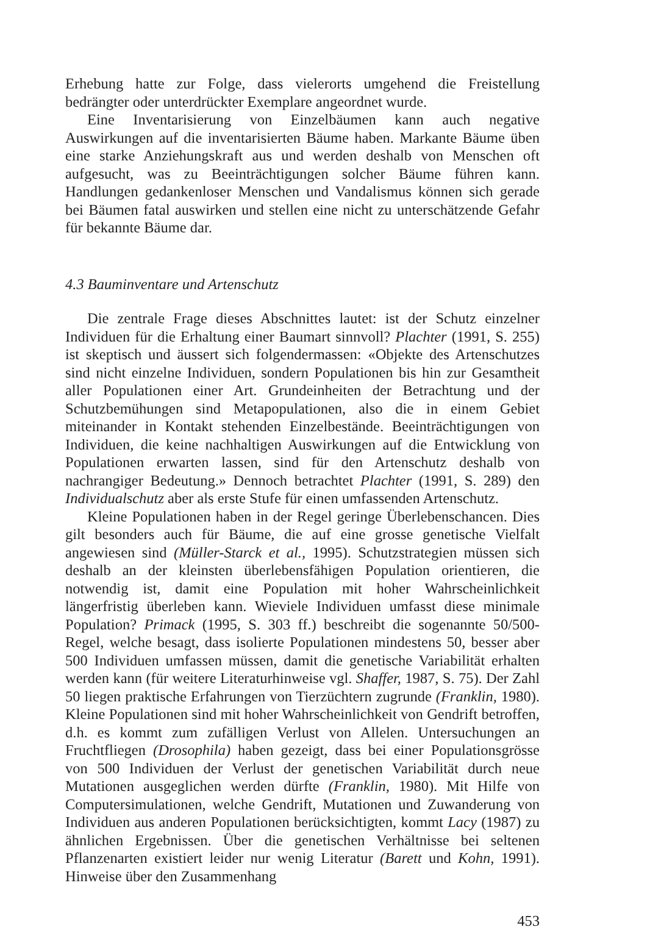Erhebung hatte zur Folge, dass vielerorts umgehend die Freistellung bedrängter oder unterdrückter Exemplare angeordnet wurde.
Eine Inventarisierung von Einzelbäumen kann auch negative Auswirkungen auf die inventarisierten Bäume haben. Markante Bäume üben eine starke Anziehungskraft aus und werden deshalb von Menschen oft aufgesucht, was zu Beeinträchtigungen solcher Bäume führen kann. Handlungen gedankenloser Menschen und Vandalismus können sich gerade bei Bäumen fatal auswirken und stellen eine nicht zu unterschätzende Gefahr für bekannte Bäume dar.
4.3 Bauminventare und Artenschutz
Die zentrale Frage dieses Abschnittes lautet: ist der Schutz einzelner Individuen für die Erhaltung einer Baumart sinnvoll? Plachter (1991, S. 255) ist skeptisch und äussert sich folgendermassen: «Objekte des Artenschutzes sind nicht einzelne Individuen, sondern Populationen bis hin zur Gesamtheit aller Populationen einer Art. Grundeinheiten der Betrachtung und der Schutzbemühungen sind Metapopulationen, also die in einem Gebiet miteinander in Kontakt stehenden Einzelbestände. Beeinträchtigungen von Individuen, die keine nachhaltigen Auswirkungen auf die Entwicklung von Populationen erwarten lassen, sind für den Artenschutz deshalb von nachrangiger Bedeutung.» Dennoch betrachtet Plachter (1991, S. 289) den Individualschutz aber als erste Stufe für einen umfassenden Artenschutz.
Kleine Populationen haben in der Regel geringe Überlebenschancen. Dies gilt besonders auch für Bäume, die auf eine grosse genetische Vielfalt angewiesen sind (Müller-Starck et al., 1995). Schutzstrategien müssen sich deshalb an der kleinsten überlebensfähigen Population orientieren, die notwendig ist, damit eine Population mit hoher Wahrscheinlichkeit längerfristig überleben kann. Wieviele Individuen umfasst diese minimale Population? Primack (1995, S. 303 ff.) beschreibt die sogenannte 50/500-Regel, welche besagt, dass isolierte Populationen mindestens 50, besser aber 500 Individuen umfassen müssen, damit die genetische Variabilität erhalten werden kann (für weitere Literaturhinweise vgl. Shaffer, 1987, S. 75). Der Zahl 50 liegen praktische Erfahrungen von Tierzüchtern zugrunde (Franklin, 1980). Kleine Populationen sind mit hoher Wahrscheinlichkeit von Gendrift betroffen, d.h. es kommt zum zufälligen Verlust von Allelen. Untersuchungen an Fruchtfliegen (Drosophila) haben gezeigt, dass bei einer Populationsgrösse von 500 Individuen der Verlust der genetischen Variabilität durch neue Mutationen ausgeglichen werden dürfte (Franklin, 1980). Mit Hilfe von Computersimulationen, welche Gendrift, Mutationen und Zuwanderung von Individuen aus anderen Populationen berücksichtigten, kommt Lacy (1987) zu ähnlichen Ergebnissen. Über die genetischen Verhältnisse bei seltenen Pflanzenarten existiert leider nur wenig Literatur (Barett und Kohn, 1991). Hinweise über den Zusammenhang
453